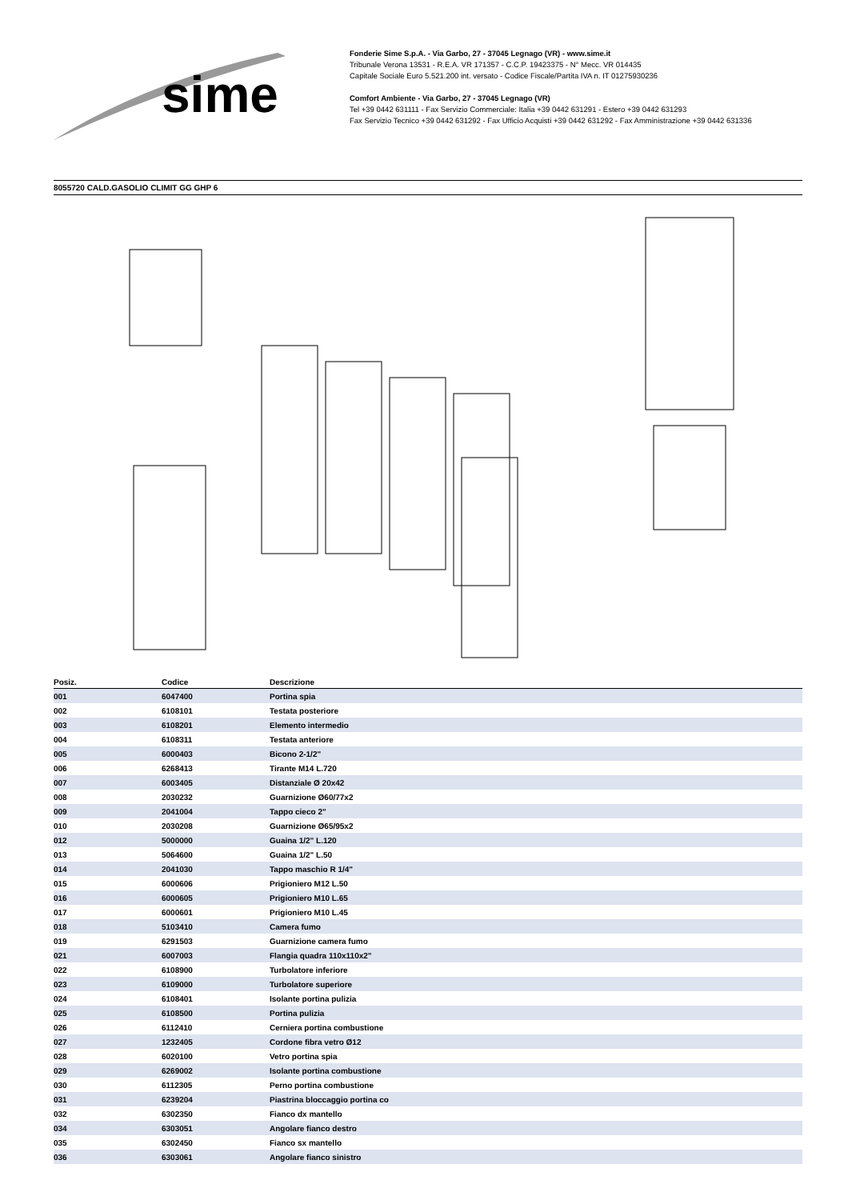sime
Fonderie Sime S.p.A. - Via Garbo, 27 - 37045 Legnago (VR) - www.sime.it
Tribunale Verona 13531 - R.E.A. VR 171357 - C.C.P. 19423375 - N° Mecc. VR 014435
Capitale Sociale Euro 5.521.200 int. versato - Codice Fiscale/Partita IVA n. IT 01275930236
Comfort Ambiente - Via Garbo, 27 - 37045 Legnago (VR)
Tel +39 0442 631111 - Fax Servizio Commerciale: Italia +39 0442 631291 - Estero +39 0442 631293
Fax Servizio Tecnico +39 0442 631292 - Fax Ufficio Acquisti +39 0442 631292 - Fax Amministrazione +39 0442 631336
8055720 CALD.GASOLIO CLIMIT GG GHP 6
| Posiz. | Codice | Descrizione |
| --- | --- | --- |
| 001 | 6047400 | Portina spia |
| 002 | 6108101 | Testata posteriore |
| 003 | 6108201 | Elemento intermedio |
| 004 | 6108311 | Testata anteriore |
| 005 | 6000403 | Bicono 2-1/2" |
| 006 | 6268413 | Tirante M14 L.720 |
| 007 | 6003405 | Distanziale Ø 20x42 |
| 008 | 2030232 | Guarnizione Ø60/77x2 |
| 009 | 2041004 | Tappo cieco 2" |
| 010 | 2030208 | Guarnizione Ø65/95x2 |
| 012 | 5000000 | Guaina 1/2" L.120 |
| 013 | 5064600 | Guaina 1/2" L.50 |
| 014 | 2041030 | Tappo maschio R 1/4" |
| 015 | 6000606 | Prigioniero M12 L.50 |
| 016 | 6000605 | Prigioniero M10 L.65 |
| 017 | 6000601 | Prigioniero M10 L.45 |
| 018 | 5103410 | Camera fumo |
| 019 | 6291503 | Guarnizione camera fumo |
| 021 | 6007003 | Flangia quadra 110x110x2" |
| 022 | 6108900 | Turbolatore inferiore |
| 023 | 6109000 | Turbolatore superiore |
| 024 | 6108401 | Isolante portina pulizia |
| 025 | 6108500 | Portina pulizia |
| 026 | 6112410 | Cerniera portina combustione |
| 027 | 1232405 | Cordone fibra vetro Ø12 |
| 028 | 6020100 | Vetro portina spia |
| 029 | 6269002 | Isolante portina combustione |
| 030 | 6112305 | Perno portina combustione |
| 031 | 6239204 | Piastrina bloccaggio portina co |
| 032 | 6302350 | Fianco dx mantello |
| 034 | 6303051 | Angolare fianco destro |
| 035 | 6302450 | Fianco sx mantello |
| 036 | 6303061 | Angolare fianco sinistro |